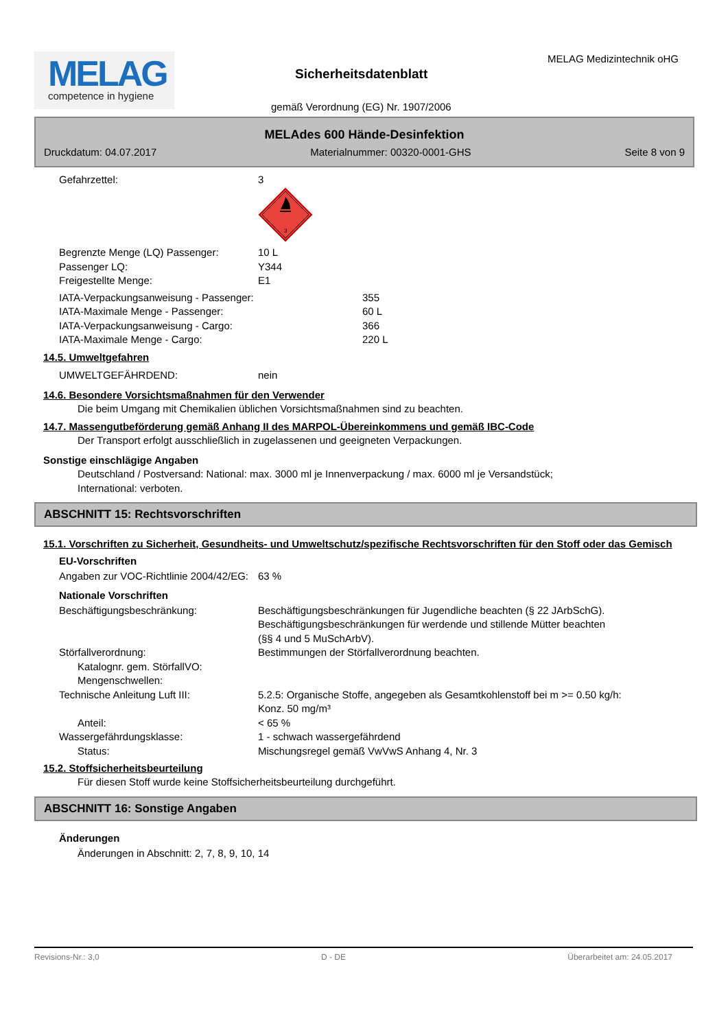MELAG
competence in hygiene
Sicherheitsdatenblatt
MELAG Medizintechnik oHG
gemäß Verordnung (EG) Nr. 1907/2006
MELAdes 600 Hände-Desinfektion
Druckdatum: 04.07.2017 Materialnummer: 00320-0001-GHS Seite 8 von 9
Gefahrzettel: 3
3
Begrenzte Menge (LQ) Passenger: 10 L
Passenger LQ: Y344
Freigestellte Menge: E1
IATA-Verpackungsanweisung - Passenger: 355
IATA-Maximale Menge - Passenger: 60 L
IATA-Verpackungsanweisung - Cargo: 366
IATA-Maximale Menge - Cargo: 220 L
14.5. Umweltgefahren
UMWELTGEFÄHRDEND: nein
14.6. Besondere Vorsichtsmaßnahmen für den Verwender
Die beim Umgang mit Chemikalien üblichen Vorsichtsmaßnahmen sind zu beachten.
14.7. Massengutbeförderung gemäß Anhang II des MARPOL-Übereinkommens und gemäß IBC-Code
Der Transport erfolgt ausschließlich in zugelassenen und geeigneten Verpackungen.
Sonstige einschlägige Angaben
Deutschland / Postversand: National: max. 3000 ml je Innenverpackung / max. 6000 ml je Versandstück;
International: verboten.
ABSCHNITT 15: Rechtsvorschriften
15.1. Vorschriften zu Sicherheit, Gesundheits- und Umweltschutz/spezifische Rechtsvorschriften für den Stoff oder das Gemisch
EU-Vorschriften
Angaben zur VOC-Richtlinie 2004/42/EG:
63 %
Nationale Vorschriften
Beschäftigungsbeschränkung: Beschäftigungsbeschränkungen für Jugendliche beachten (§ 22 JArbSchG). Beschäftigungsbeschränkungen für werdende und stillende Mütter beachten (§§ 4 und 5 MuSchArbV).
Störfallverordnung: Bestimmungen der Störfallverordnung beachten.
Katalognr. gem. StörfallVO:
Mengenschwellen:
Technische Anleitung Luft III: 5.2.5: Organische Stoffe, angegeben als Gesamtkohlenstoff bei m >= 0.50 kg/h: Konz. 50 mg/m³
Anteil: < 65 %
Wassergefährdungsklasse: 1 - schwach wassergefährdend
Status: Mischungsregel gemäß VwVwS Anhang 4, Nr. 3
15.2. Stoffsicherheitsbeurteilung
Für diesen Stoff wurde keine Stoffsicherheitsbeurteilung durchgeführt.
ABSCHNITT 16: Sonstige Angaben
Änderungen
Änderungen in Abschnitt: 2, 7, 8, 9, 10, 14
Revisions-Nr.: 3,0 D - DE Überarbeitet am: 24.05.2017